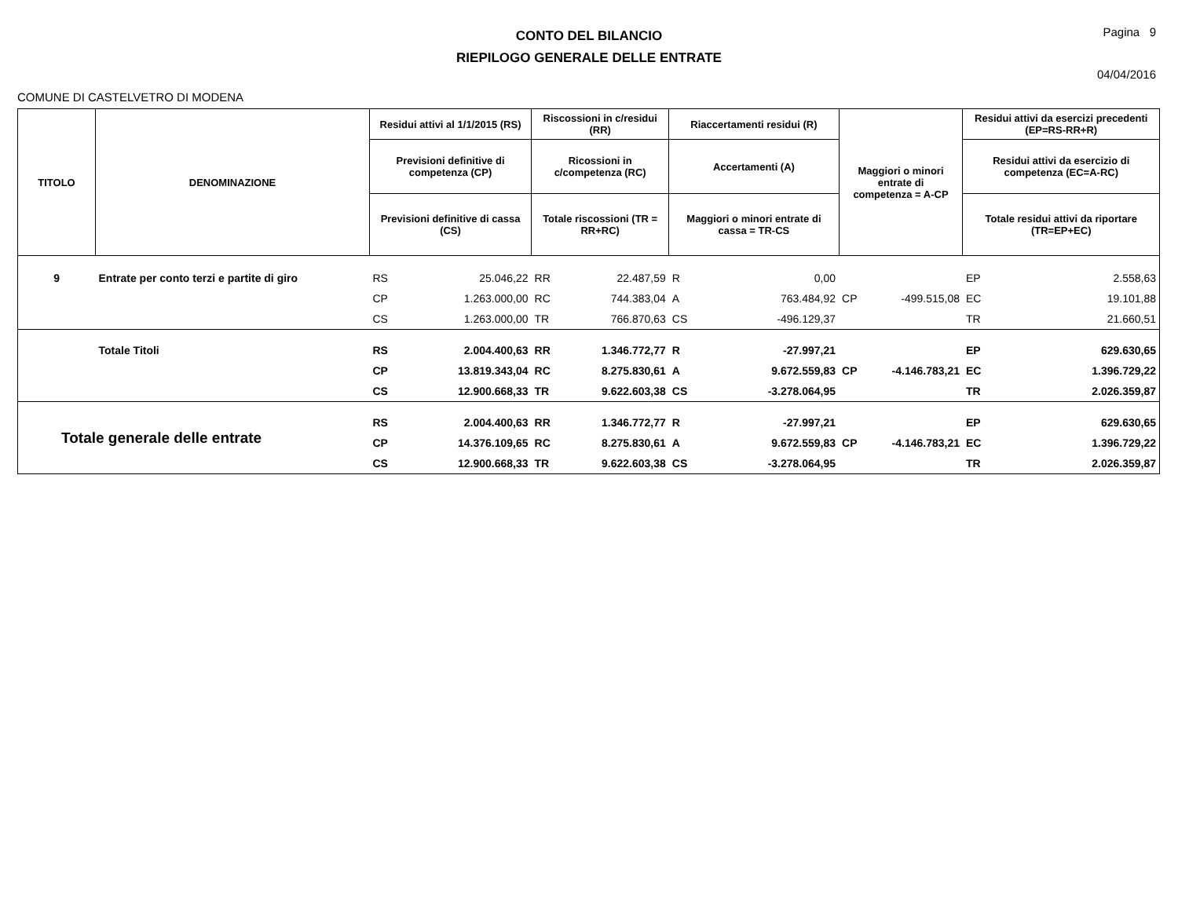CONTO DEL BILANCIO
RIEPILOGO GENERALE DELLE ENTRATE
Pagina 9
04/04/2016
COMUNE DI CASTELVETRO DI MODENA
| TITOLO | DENOMINAZIONE | Residui attivi al 1/1/2015 (RS) | | Riscossioni in c/residui (RR) | | Riaccertamenti residui (R) | | Maggiori o minori entrate di competenza = A-CP | | Residui attivi da esercizi precedenti (EP=RS-RR+R) | |
| --- | --- | --- | --- | --- | --- | --- | --- | --- | --- | --- | --- |
| | | Previsioni definitive di competenza (CP) | | Ricossioni in c/competenza (RC) | | Accertamenti (A) | | | | Residui attivi da esercizio di competenza (EC=A-RC) | |
| | | Previsioni definitive di cassa (CS) | | Totale riscossioni (TR = RR+RC) | | Maggiori o minori entrate di cassa = TR-CS | | | | Totale residui attivi da riportare (TR=EP+EC) | |
| 9 | Entrate per conto terzi e partite di giro | RS | 25.046,22 | RR | 22.487,59 | R | 0,00 | | | EP | 2.558,63 |
| | | CP | 1.263.000,00 | RC | 744.383,04 | A | 763.484,92 | CP | -499.515,08 | EC | 19.101,88 |
| | | CS | 1.263.000,00 | TR | 766.870,63 | CS | -496.129,37 | | | TR | 21.660,51 |
| | Totale Titoli | RS | 2.004.400,63 | RR | 1.346.772,77 | R | -27.997,21 | | | EP | 629.630,65 |
| | | CP | 13.819.343,04 | RC | 8.275.830,61 | A | 9.672.559,83 | CP | -4.146.783,21 | EC | 1.396.729,22 |
| | | CS | 12.900.668,33 | TR | 9.622.603,38 | CS | -3.278.064,95 | | | TR | 2.026.359,87 |
| Totale generale delle entrate | | RS | 2.004.400,63 | RR | 1.346.772,77 | R | -27.997,21 | | | EP | 629.630,65 |
| | | CP | 14.376.109,65 | RC | 8.275.830,61 | A | 9.672.559,83 | CP | -4.146.783,21 | EC | 1.396.729,22 |
| | | CS | 12.900.668,33 | TR | 9.622.603,38 | CS | -3.278.064,95 | | | TR | 2.026.359,87 |